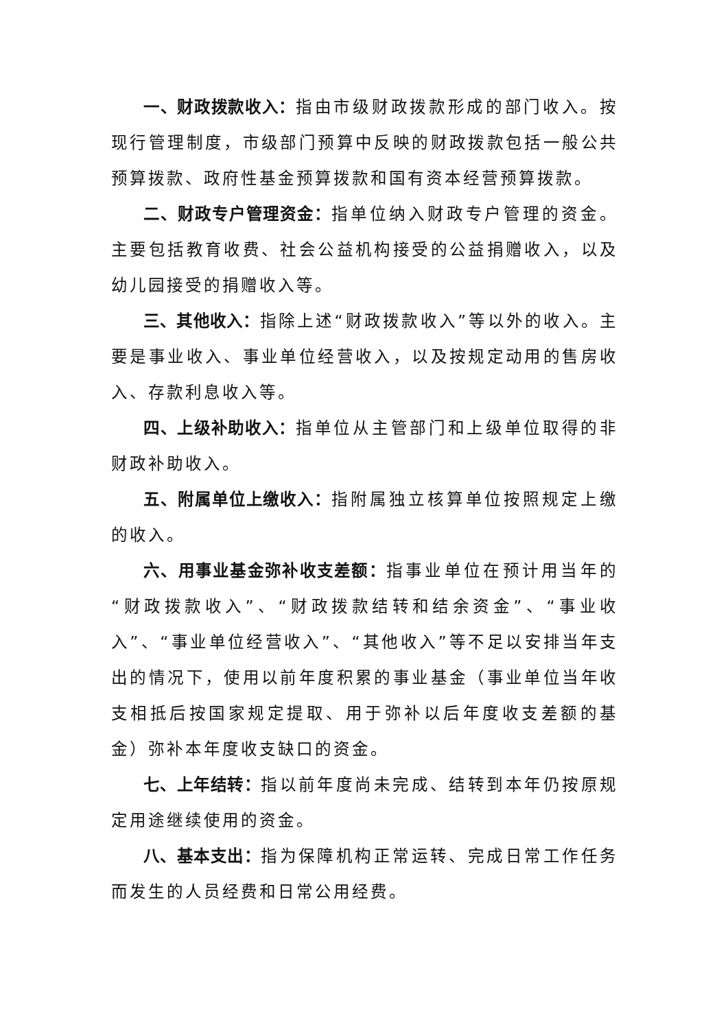一、财政拨款收入：指由市级财政拨款形成的部门收入。按现行管理制度，市级部门预算中反映的财政拨款包括一般公共预算拨款、政府性基金预算拨款和国有资本经营预算拨款。
二、财政专户管理资金：指单位纳入财政专户管理的资金。主要包括教育收费、社会公益机构接受的公益捐赠收入，以及幼儿园接受的捐赠收入等。
三、其他收入：指除上述“财政拨款收入”等以外的收入。主要是事业收入、事业单位经营收入，以及按规定动用的售房收入、存款利息收入等。
四、上级补助收入：指单位从主管部门和上级单位取得的非财政补助收入。
五、附属单位上缴收入：指附属独立核算单位按照规定上缴的收入。
六、用事业基金弥补收支差额：指事业单位在预计用当年的“财政拨款收入”、“财政拨款结转和结余资金”、“事业收入”、“事业单位经营收入”、“其他收入”等不足以安排当年支出的情况下，使用以前年度积累的事业基金（事业单位当年收支相抵后按国家规定提取、用于弥补以后年度收支差额的基金）弥补本年度收支缺口的资金。
七、上年结转：指以前年度尚未完成、结转到本年仍按原规定用途继续使用的资金。
八、基本支出：指为保障机构正常运转、完成日常工作任务而发生的人员经费和日常公用经费。